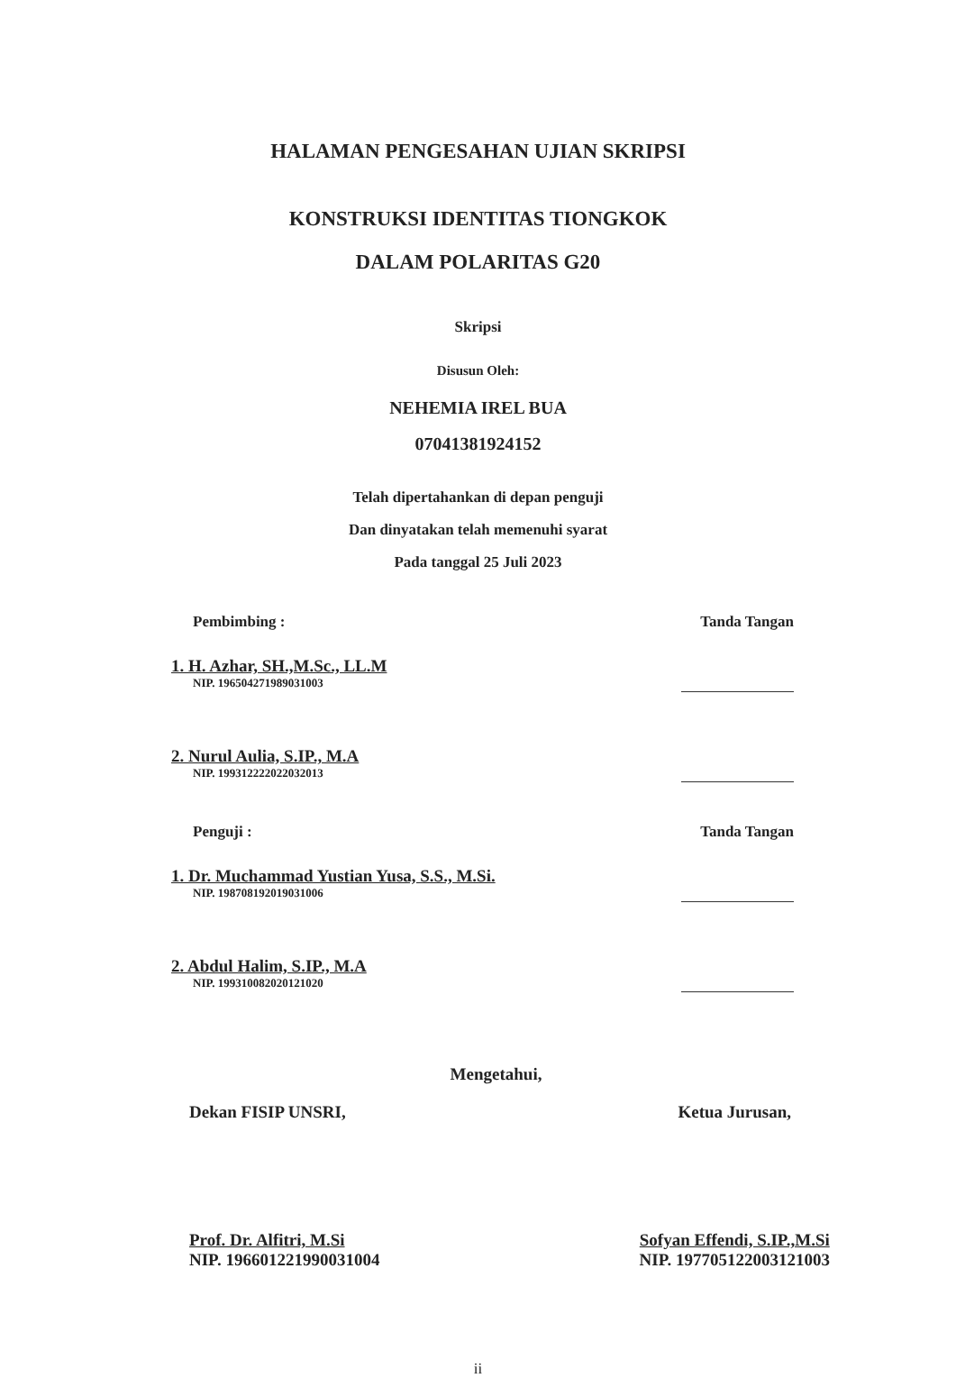HALAMAN PENGESAHAN UJIAN SKRIPSI
KONSTRUKSI IDENTITAS TIONGKOK
DALAM POLARITAS G20
Skripsi
Disusun Oleh:
NEHEMIA IREL BUA
07041381924152
Telah dipertahankan di depan penguji
Dan dinyatakan telah memenuhi syarat
Pada tanggal 25 Juli 2023
Pembimbing : Tanda Tangan
1. H. Azhar, SH.,M.Sc., LL.M
NIP. 196504271989031003
2. Nurul Aulia, S.IP., M.A
NIP. 199312222022032013
Penguji : Tanda Tangan
1. Dr. Muchammad Yustian Yusa, S.S., M.Si.
NIP. 198708192019031006
2. Abdul Halim, S.IP., M.A
NIP. 199310082020121020
Mengetahui,
Dekan FISIP UNSRI,
Prof. Dr. Alfitri, M.Si
NIP. 196601221990031004
Ketua Jurusan,
Sofyan Effendi, S.IP.,M.Si
NIP. 197705122003121003
ii